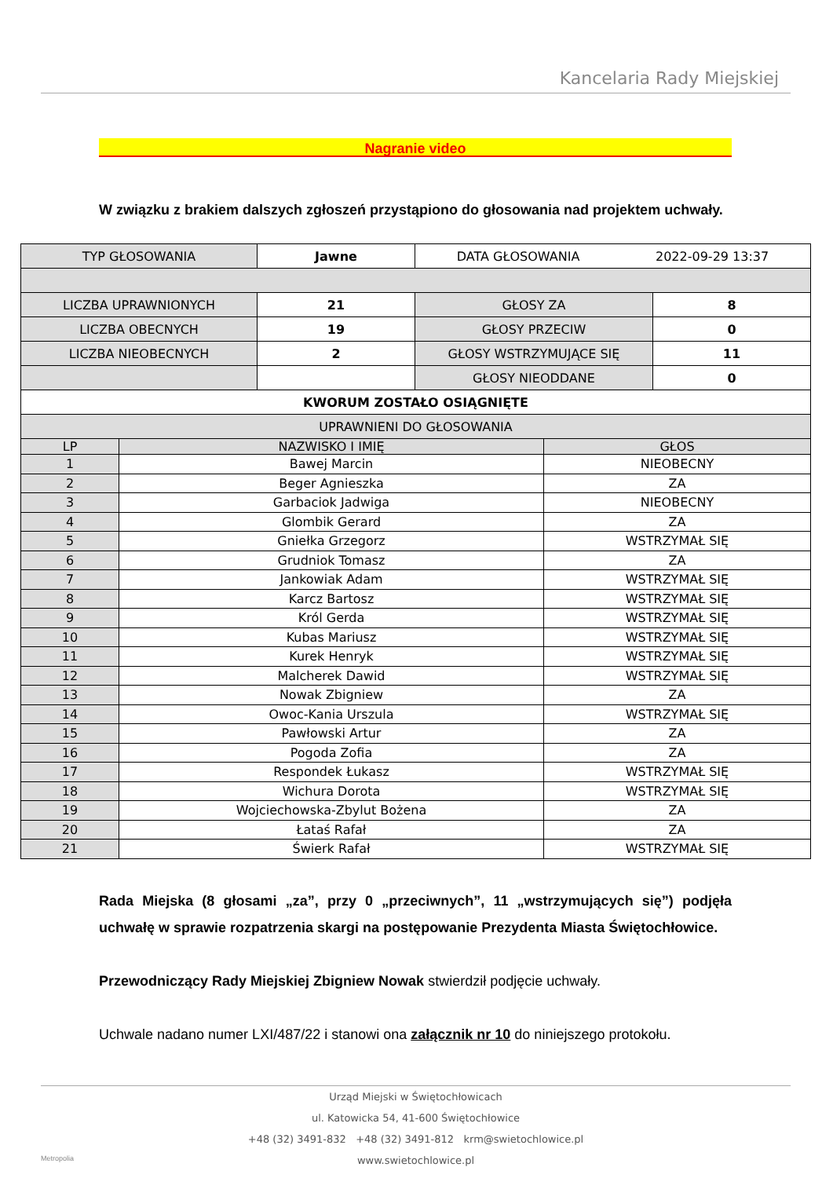Kancelaria Rady Miejskiej
Nagranie video
W związku z brakiem dalszych zgłoszeń przystąpiono do głosowania nad projektem uchwały.
| TYP GŁOSOWANIA | Jawne | DATA GŁOSOWANIA 2022-09-29 13:37 | |
| LICZBA UPRAWNIONYCH | 21 | GŁOSY ZA | 8 |
| LICZBA OBECNYCH | 19 | GŁOSY PRZECIW | 0 |
| LICZBA NIEOBECNYCH | 2 | GŁOSY WSTRZYMUJĄCE SIĘ | 11 |
| | | GŁOSY NIEODDANE | 0 |
| KWORUM ZOSTAŁO OSIĄGNIĘTE | | | |
| UPRAWNIENI DO GŁOSOWANIA | | | |
| LP | NAZWISKO I IMIĘ | GŁOS |
| --- | --- | --- |
| 1 | Bawej Marcin | NIEOBECNY |
| 2 | Beger Agnieszka | ZA |
| 3 | Garbaciok Jadwiga | NIEOBECNY |
| 4 | Glombik Gerard | ZA |
| 5 | Gniełka Grzegorz | WSTRZYMAŁ SIĘ |
| 6 | Grudniok Tomasz | ZA |
| 7 | Jankowiak Adam | WSTRZYMAŁ SIĘ |
| 8 | Karcz Bartosz | WSTRZYMAŁ SIĘ |
| 9 | Król Gerda | WSTRZYMAŁ SIĘ |
| 10 | Kubas Mariusz | WSTRZYMAŁ SIĘ |
| 11 | Kurek Henryk | WSTRZYMAŁ SIĘ |
| 12 | Malcherek Dawid | WSTRZYMAŁ SIĘ |
| 13 | Nowak Zbigniew | ZA |
| 14 | Owoc-Kania Urszula | WSTRZYMAŁ SIĘ |
| 15 | Pawłowski Artur | ZA |
| 16 | Pogoda Zofia | ZA |
| 17 | Respondek Łukasz | WSTRZYMAŁ SIĘ |
| 18 | Wichura Dorota | WSTRZYMAŁ SIĘ |
| 19 | Wojciechowska-Zbylut Bożena | ZA |
| 20 | Łataś Rafał | ZA |
| 21 | Świerk Rafał | WSTRZYMAŁ SIĘ |
Rada Miejska (8 głosami „za”, przy 0 „przeciwnych”, 11 „wstrzymujących się”) podjęła uchwałę w sprawie rozpatrzenia skargi na postępowanie Prezydenta Miasta Świętochłowice.
Przewodniczący Rady Miejskiej Zbigniew Nowak stwierdził podjęcie uchwały.
Uchwale nadano numer LXI/487/22 i stanowi ona załącznik nr 10 do niniejszego protokołu.
Urząd Miejski w Świętochłowicach
ul. Katowicka 54, 41-600 Świętochłowice
+48 (32) 3491-832 +48 (32) 3491-812 krm@swietochlowice.pl
www.swietochlowice.pl
Metropolia